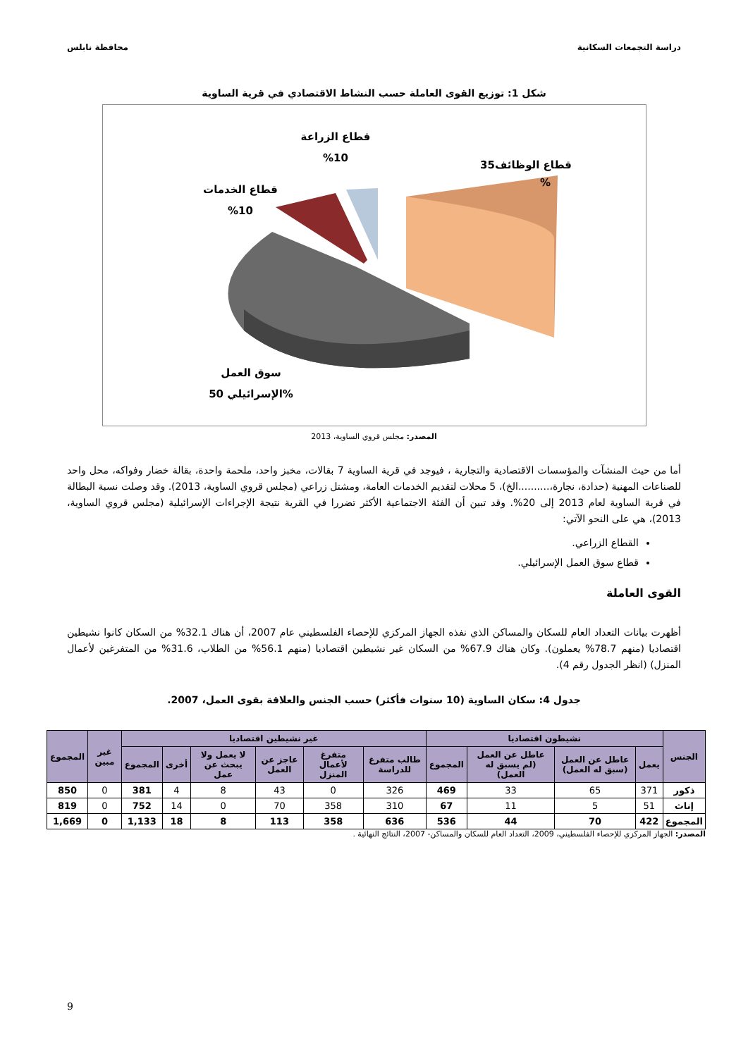دراسة التجمعات السكانية محافظة نابلس
شكل 1: توزيع القوى العاملة حسب النشاط الاقتصادي في قرية الساوية
قطاع الوظائف35
%
قطاع الزراعة
%10
قطاع الخدمات
%10
سوق العمل
الإسرائيلي 50%
المصدر: مجلس قروي الساوية، 2013
أما من حيث المنشآت والمؤسسات الاقتصادية والتجارية ، فيوجد في قرية الساوية 7 بقالات، مخبز واحد، ملحمة واحدة، بقالة خضار وفواكه، محل واحد للصناعات المهنية (حدادة، نجارة،..........الخ)، 5 محلات لتقديم الخدمات العامة، ومشتل زراعي (مجلس قروي الساوية، 2013). وقد وصلت نسبة البطالة في قرية الساوية لعام 2013 إلى 20%. وقد تبين أن الفئة الاجتماعية الأكثر تضررا في القرية نتيجة الإجراءات الإسرائيلية (مجلس قروي الساوية، 2013)، هي على النحو الآتي:
القطاع الزراعي.
قطاع سوق العمل الإسرائيلي.
القوى العاملة
أظهرت بيانات التعداد العام للسكان والمساكن الذي نفذه الجهاز المركزي للإحصاء الفلسطيني عام 2007، أن هناك 32.1% من السكان كانوا نشيطين اقتصاديا (منهم 78.7% يعملون). وكان هناك 67.9% من السكان غير نشيطين اقتصاديا (منهم 56.1% من الطلاب، 31.6% من المتفرغين لأعمال المنزل) (انظر الجدول رقم 4).
جدول 4: سكان الساوية (10 سنوات فأكثر) حسب الجنس والعلاقة بقوى العمل، 2007.
| الجنس | نشيطون اقتصاديا | | | | غير نشيطين اقتصاديا | | | | | | غير مبين | المجموع |
| --- | --- | --- | --- | --- | --- | --- | --- | --- | --- | --- | --- | --- |
| | يعمل | عاطل عن العمل (سبق له العمل) | عاطل عن العمل (لم يسبق له العمل) | المجموع | طالب متفرغ للدراسة | متفرغ لأعمال المنزل | عاجز عن العمل | لا يعمل ولا يبحث عن عمل | أخرى | المجموع | | |
| ذكور | 371 | 65 | 33 | 469 | 326 | 0 | 43 | 8 | 4 | 381 | 0 | 850 |
| إناث | 51 | 5 | 11 | 67 | 310 | 358 | 70 | 0 | 14 | 752 | 0 | 819 |
| المجموع | 422 | 70 | 44 | 536 | 636 | 358 | 113 | 8 | 18 | 1,133 | 0 | 1,669 |
المصدر: الجهاز المركزي للإحصاء الفلسطيني، 2009، التعداد العام للسكان والمساكن- 2007، النتائج النهائية .
9